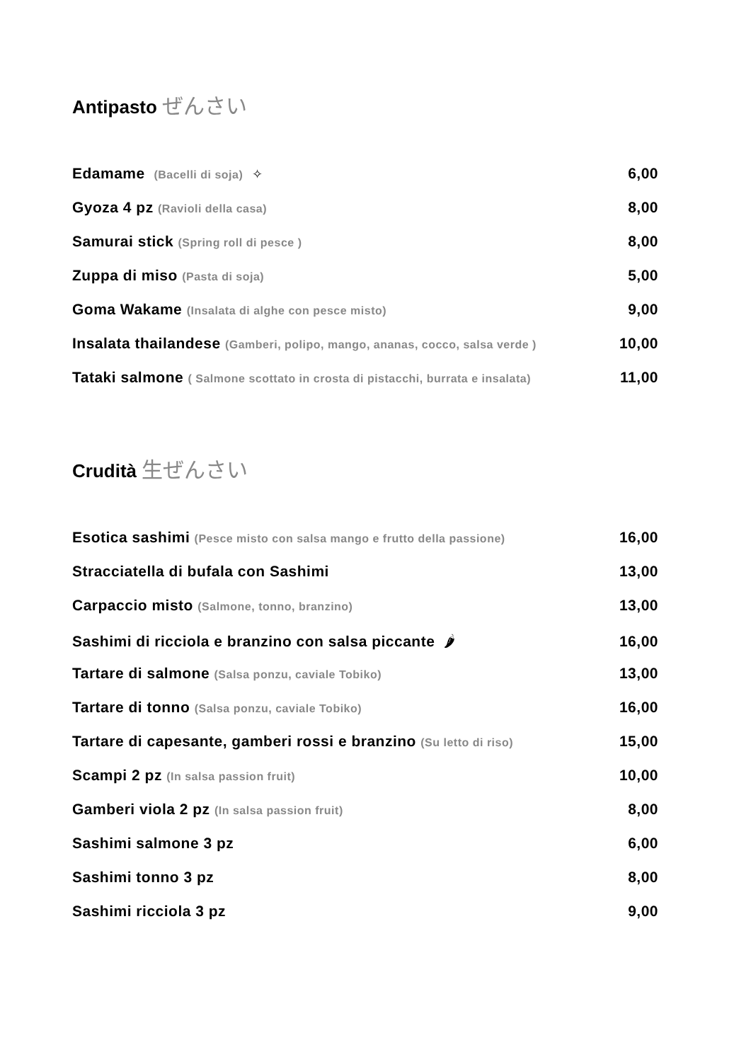Antipasto ぜんさい
Edamame (Bacelli di soja) ✧
6,00
Gyoza 4 pz (Ravioli della casa)
8,00
Samurai stick (Spring roll di pesce )
8,00
Zuppa di miso (Pasta di soja)
5,00
Goma Wakame (Insalata di alghe con pesce misto)
9,00
Insalata thailandese (Gamberi, polipo, mango, ananas, cocco, salsa verde )
10,00
Tataki salmone ( Salmone scottato in crosta di pistacchi, burrata e insalata)
11,00
Crudità 生ぜんさい
Esotica sashimi (Pesce misto con salsa mango e frutto della passione)
16,00
Stracciatella di bufala con Sashimi
13,00
Carpaccio misto (Salmone, tonno, branzino)
13,00
Sashimi di ricciola e branzino con salsa piccante 🌶
16,00
Tartare di salmone (Salsa ponzu, caviale Tobiko)
13,00
Tartare di tonno (Salsa ponzu, caviale Tobiko)
16,00
Tartare di capesante, gamberi rossi e branzino (Su letto di riso)
15,00
Scampi 2 pz (In salsa passion fruit)
10,00
Gamberi viola 2 pz (In salsa passion fruit)
8,00
Sashimi salmone 3 pz 6,00
Sashimi tonno 3 pz 8,00
Sashimi ricciola 3 pz 9,00